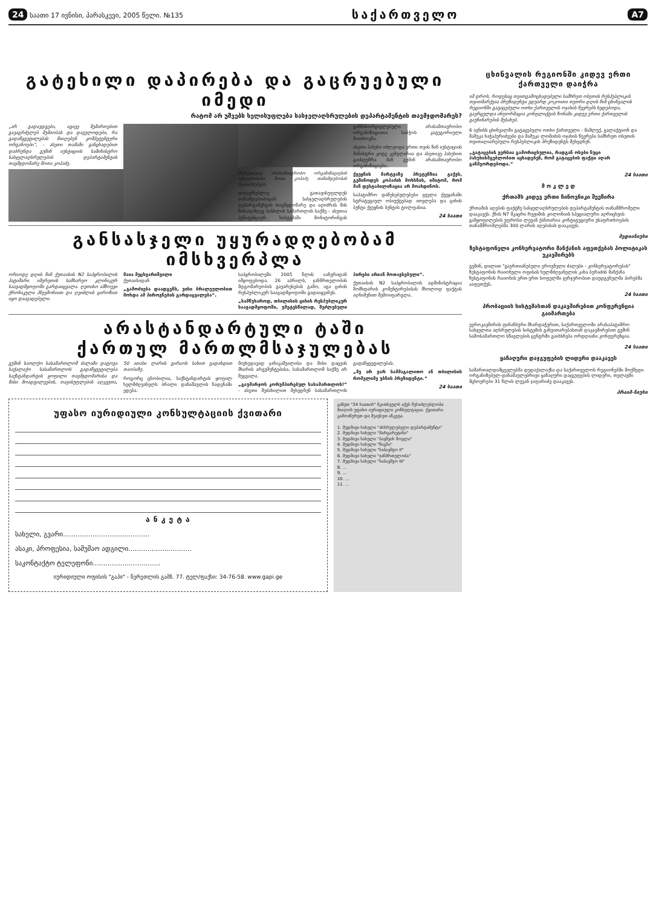24 საათი 17 ივნისი, პარასკევი, 2005 წელი. №135 საქართველო A7
გატეხილი დაპირება და გაცრუებული იმედი
რატომ არ უშვებს ხელისუფლება სასჯელაღსრულების დეპარტამენტის თავმჯდომარეს?
„არ გადავდგები, იგივე შემართებით გავაგრძელებ მუშაობას და დაველოდები, რა გადაწყვეტილებას მიიღებენ კომპეტენტური ორგანოები“, - ასეთი თამამი განცხადებით დაბრუნდა გუშინ იუსტიციის სამინისტრო სასჯელაღსრულების დეპარტამენტის თავმჯდომარე შოთა კოპაძე.
მიუხედავად არასამთავრობო ორგანიზაციების აქტიურობისა შოთა კოპაძე თანამდებობას შეინარჩუნებს.
დაფუძნებლივ გათავისუფლდეს თანამდებობიდან სასჯელაღსრულების დეპარტამენტის თავმჯდომარე და აღიძრას მის წინააღმდეგ სისხლის სამართლის საქმე - ასეთია პენიტენციურ სისტემაში მონიტორინგის განმახორციელებელი არასამთავრობო ორგანიზაციათა საბჭოს კატეგორიული მოთხოვნა.
ასეთი პასუხი იძლეოდა ერთი თვის წინ იუსტიციის მინისტრი კოტე კემულარია და ასეთივე პასუხით გაისტუმრა მან გუშინ არასამთავრობო ორგანიზაციები.
ქვეყნის მარტვაზე პრეტენზია გაქვს, გეშინოდეს კოპაძის მოხსნის, იმიტომ, რომ მან დესტაბილიზაცია არ მოახდინოს.
საპატიმრო დაწესებულებები ყველა ქვეყანაში სტრატეგიულ ობიექტებად ითვლება და ციხის ბუნტი ქვეყნის ბუნტის ტოლფასია.
24 საათი
განსასჯელი უყურადღებობამ იმსხვერპლა
ორიოდე დღის წინ ქუთაისის N2 საპყრობილის პატიმარი იმერეთის სამხარეო კლინიკურ საავადმყოფოში გარდაიცვალა. ღვთისო ამზოევი ქრონიკული პნევმონიით და ღვიძლის ციროზით იყო დაავადებული.
მაია მეცხვარიშვილი
ქუთაისიდან
„გამოძიება დაადგენს, ვისი ბრალეულობით მოხდა ამ პიროვნების გარდაცვალება“.
საპყრობილეში 2005 წლის იანვრიდან იმყოფებოდა. 26 აპრილს, ჯანმრთელობის მდგომარეობის გაუარესების გამო, იგი ციხის რესპუბლიკურ საავადმყოფოში გადაიყვანეს.
„სამწუხაროდ, თბილისის ციხის რესპუბლიკურ საავადმყოფოში, უმეტესწილად, შეძლებული პირები არიან მოთავსებული“.
ქუთაისის N2 საპყრობილის ადმინისტრაცია მომხდარის კომენტირებისას მხოლოდ ფაქტის აღნიშვნით შემოიფარგლა.
არასტანდარტული ტაში
ქართულ მართლმსაჯულებას
გუშინ საოლქო სასამართლომ ძალაში დატოვა საქალაქო სასამართლოს გადაწყვეტილება საქსტანდარტის ყოფილი თავმჯდომარისა და მისი მოადგილეების, თავისუფლების აღკვეთა, 50 ათასი ლარის გირაოს სახით გადახდით თაობაზე.
როგორც ცნობილია, საქსტანდარტის ყოფილ ხელმძღვანელს ბრალი დანაშაულის ჩადენაში ედება.
მიუხედავად ჯანიკაშვილისა და მისი დაცვის მხარის არგუმენტებისა, სასამართლომ საქმე არ შეცვალა.
„გაუმარჯოს კორუმპირებულ სასამართლოს!“ - ასეთი შეძახილით შეხვდნენ სასამართლოს გადაწყვეტილებას.
„მე არ ვარ სამმაგალითო ან თბილისის რომელიმე უბნის პრეზიდენტი.“
24 საათი
უფასო იურიდიული კონსულტაციის ქვითარი
ა ნ კ ე ტ ა
სახელი, გვარი.........................................
ასაკი, პროფესია, სამუშაო ადგილი..............................
საკონტაქტო ტელეფონი................................
იურიდიული ოფისის "გაპი" - წერეთლის გამზ. 77. ტელ/ფაქსი: 34-76-58. www.gapi.ge
გაზეთ "24 საათის" მკითხველს აქვს შესაძლებლობა მიიღოს უფასო იურიდიული კონსულტაცია. ქვითარი გამოიწერეთ და შეავსეთ ანკეტა.
1. მუდმივი სახელი "ახსრულებელი დეპარტამენტი"
2. მუდმივი სახელი "მარგარეტინი"
3. მუდმივი სახელი "ბავშვის მოვლა"
4. მუდმივი სახელი "წიგნი"
5. მუდმივი სახელი "საბავშვო II"
6. მუდმივი სახელი "ჯანმრთელობა"
7. მუდმივი სახელი "საბავშვო III"
8. ...
9. ...
10. ...
11. ...
ცხინვალის რეგიონში კიდევ ერთი ქართველი დაიჭრა
იმ დროს, როდესაც თვითგამოცხადებული სამხრეთ ოსეთის რესპუბლიკის თვითმარქვია პრეზიდენტი ედუარდ კოკოითი თეთრი დღის წინ ცხინვალის რეგიონში გატაცებული ოთხი ქართველის ოჯახის წევრებს ხვდებოდა, გავრცელდა ინფორმაცია კონფლიქტის ზონაში კიდევ ერთი ქართველის გაუჩინარების შესახებ.
6 ივნისს ცხინვალში გატაცებული ოთხი ქართველი - მამლუქ, გალაქტიონ და მამუკა ხაჭაპურიძეები და მამუკა ლომიძის ოჯახის წევრები სამხრეთ ოსეთის თვითაღიარებული რესპუბლიკის პრეზიდენტს შეხვდნენ.
„გატაცების ვერსია გამორიცხულია, რადგან ოსები ნუცი პასუხისმგებლობით აცხადებენ, რომ გატაცების ფაქტი აღარ განმეორდებოდა.“
24 საათი
მ ო კ ლ ე დ
ქრთამს კიდევ ერთი ჩინოვნიკი შეეწირა
ქრთამის აღების ფაქტზე სასჯელაღსრულების დეპარტამენტის თანამშრომელი დააკავეს. ქნის N7 მკაცრი რეჟიმის კოლონიის სპეციალური აღრიცხვის განყოფილების უფროსი ლევან ქანთარია კონტიტუციური უსაფრთხოების თანამშრომლებმა 300 ლარის აღებისას დააკავეს.
მედიანიუსი
ზესტაფონელი კონსერვატორი მანქანის აფეთქებას პოლიტიკას უკავშირებს
გუშინ, დილით "გაერთიანებული ეროვნული ძალები - კონსერვატორების" ზესტაფონის რაიონული ოფისის ხელმძღვანელის კახა ბერაძის მანქანა ზესტაფონის რაიონის ერთ-ერთ სოფელში ჯერჯერობით დაუდგენელმა პირებმა ააფეთქეს.
24 საათი
პრობაციის სისტემასთან დაკავშირებით კონფერენცია გაიმართება
ევროკავშირის ფინანსური მხარდაჭერით, საქართველოში არასაპატიმრო სასჯელთა აღსრულების სისტემის განვითარებასთან დაკავშირებით გუშინ სამოსამართლო სწავლების ცენტრში გაიხსნება ორდღიანი კონფერენცია.
24 საათი
ყაჩაღური დაჯგუფების ლიდერი დააკავეს
სამართალდამცველებმა დედაქალაქსა და საქართველოს რეგიონებში მოქმედი ორგანიზებულ-დანაშაულებრივი ყაჩაღური დაჯგუფების ლიდერი, თელავში მცხოვრები 31 წლის ლევან ჯაფარიძე დააკავეს.
პრაიმ-ნიუსი